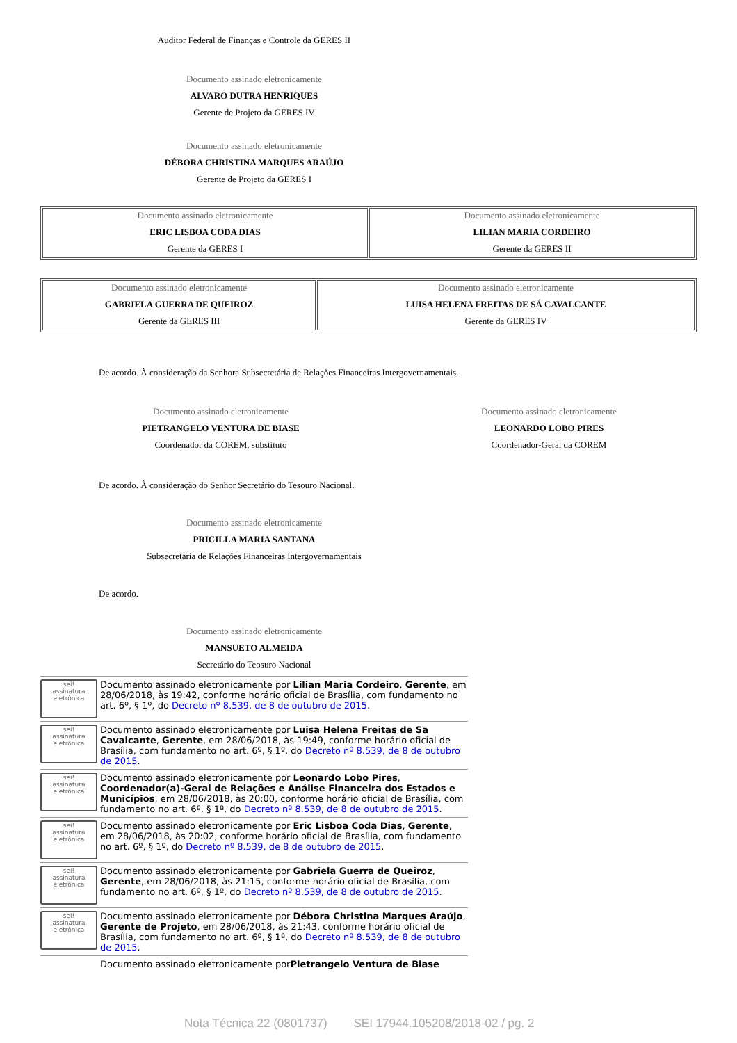Auditor Federal de Finanças e Controle da GERES II
Documento assinado eletronicamente
ALVARO DUTRA HENRIQUES
Gerente de Projeto da GERES IV
Documento assinado eletronicamente
DÉBORA CHRISTINA MARQUES ARAÚJO
Gerente de Projeto da GERES I
| Documento assinado eletronicamente ERIC LISBOA CODA DIAS Gerente da GERES I | Documento assinado eletronicamente LILIAN MARIA CORDEIRO Gerente da GERES II |
| Documento assinado eletronicamente GABRIELA GUERRA DE QUEIROZ Gerente da GERES III | Documento assinado eletronicamente LUISA HELENA FREITAS DE SÁ CAVALCANTE Gerente da GERES IV |
De acordo. À consideração da Senhora Subsecretária de Relações Financeiras Intergovernamentais.
Documento assinado eletronicamente
PIETRANGELO VENTURA DE BIASE
Coordenador da COREM, substituto
Documento assinado eletronicamente
LEONARDO LOBO PIRES
Coordenador-Geral da COREM
De acordo. À consideração do Senhor Secretário do Tesouro Nacional.
Documento assinado eletronicamente
PRICILLA MARIA SANTANA
Subsecretária de Relações Financeiras Intergovernamentais
De acordo.
Documento assinado eletronicamente
MANSUETO ALMEIDA
Secretário do Teosuro Nacional
sei!
assinatura eletrônica
Documento assinado eletronicamente por Lilian Maria Cordeiro, Gerente, em 28/06/2018, às 19:42, conforme horário oficial de Brasília, com fundamento no art. 6º, § 1º, do Decreto nº 8.539, de 8 de outubro de 2015.
sei!
assinatura eletrônica
Documento assinado eletronicamente por Luisa Helena Freitas de Sa Cavalcante, Gerente, em 28/06/2018, às 19:49, conforme horário oficial de Brasília, com fundamento no art. 6º, § 1º, do Decreto nº 8.539, de 8 de outubro de 2015.
sei!
assinatura eletrônica
Documento assinado eletronicamente por Leonardo Lobo Pires, Coordenador(a)-Geral de Relações e Análise Financeira dos Estados e Municípios, em 28/06/2018, às 20:00, conforme horário oficial de Brasília, com fundamento no art. 6º, § 1º, do Decreto nº 8.539, de 8 de outubro de 2015.
sei!
assinatura eletrônica
Documento assinado eletronicamente por Eric Lisboa Coda Dias, Gerente, em 28/06/2018, às 20:02, conforme horário oficial de Brasília, com fundamento no art. 6º, § 1º, do Decreto nº 8.539, de 8 de outubro de 2015.
sei!
assinatura eletrônica
Documento assinado eletronicamente por Gabriela Guerra de Queiroz, Gerente, em 28/06/2018, às 21:15, conforme horário oficial de Brasília, com fundamento no art. 6º, § 1º, do Decreto nº 8.539, de 8 de outubro de 2015.
sei!
assinatura eletrônica
Documento assinado eletronicamente por Débora Christina Marques Araújo, Gerente de Projeto, em 28/06/2018, às 21:43, conforme horário oficial de Brasília, com fundamento no art. 6º, § 1º, do Decreto nº 8.539, de 8 de outubro de 2015.
Documento assinado eletronicamente por Pietrangelo Ventura de Biase
Nota Técnica 22 (0801737) SEI 17944.105208/2018-02 / pg. 2